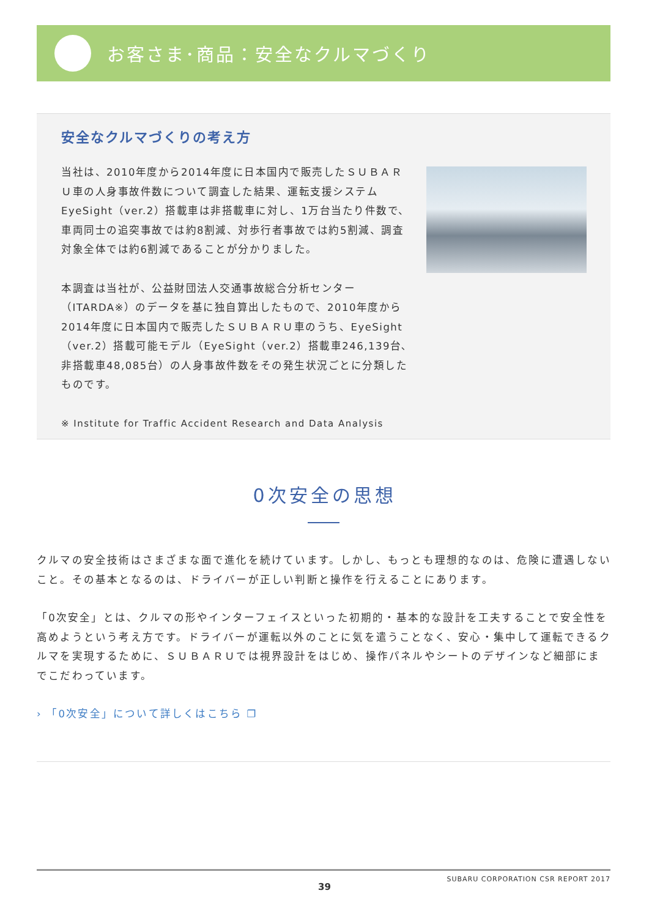お客さま･商品：安全なクルマづくり
安全なクルマづくりの考え方
当社は、2010年度から2014年度に日本国内で販売したＳＵＢＡＲＵ車の人身事故件数について調査した結果、運転支援システムEyeSight（ver.2）搭載車は非搭載車に対し、1万台当たり件数で、車両同士の追突事故では約8割減、対歩行者事故では約5割減、調査対象全体では約6割減であることが分かりました。
本調査は当社が、公益財団法人交通事故総合分析センター（ITARDA※）のデータを基に独自算出したもので、2010年度から2014年度に日本国内で販売したＳＵＢＡＲＵ車のうち、EyeSight（ver.2）搭載可能モデル（EyeSight（ver.2）搭載車246,139台､非搭載車48,085台）の人身事故件数をその発生状況ごとに分類したものです。
※ Institute for Traffic Accident Research and Data Analysis
0次安全の思想
クルマの安全技術はさまざまな面で進化を続けています。しかし、もっとも理想的なのは、危険に遭遇しないこと。その基本となるのは、ドライバーが正しい判断と操作を行えることにあります。
「0次安全」とは、クルマの形やインターフェイスといった初期的・基本的な設計を工夫することで安全性を高めようという考え方です。ドライバーが運転以外のことに気を遣うことなく、安心・集中して運転できるクルマを実現するために、ＳＵＢＡＲＵでは視界設計をはじめ、操作パネルやシートのデザインなど細部にまでこだわっています。
› 「0次安全」について詳しくはこちら ❐
SUBARU CORPORATION CSR REPORT 2017
39